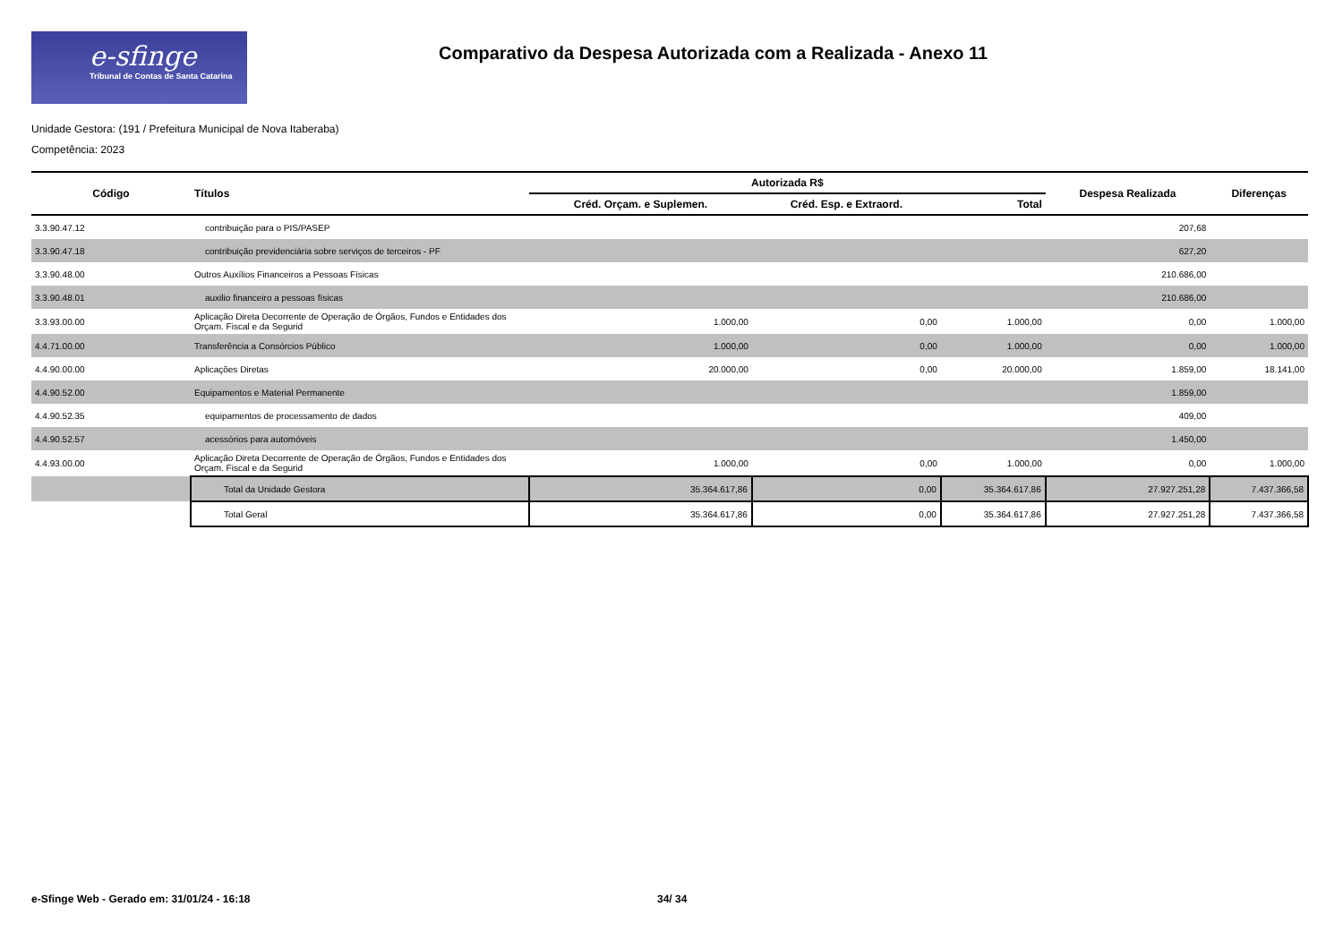e-sfinge
Tribunal de Contas de Santa Catarina
Comparativo da Despesa Autorizada com a Realizada - Anexo 11
Unidade Gestora: (191 / Prefeitura Municipal de Nova Itaberaba)
Competência: 2023
| Código | Títulos | Autorizada R$ | | | Despesa Realizada | Diferenças |
| --- | --- | --- | --- | --- | --- | --- |
| | | Créd. Orçam. e Suplemen. | Créd. Esp. e Extraord. | Total | | |
| 3.3.90.47.12 | contribuição para o PIS/PASEP | | | | 207,68 | |
| 3.3.90.47.18 | contribuição previdenciária sobre serviços de terceiros - PF | | | | 627,20 | |
| 3.3.90.48.00 | Outros Auxílios Financeiros a Pessoas Físicas | | | | 210.686,00 | |
| 3.3.90.48.01 | auxilio financeiro a pessoas físicas | | | | 210.686,00 | |
| 3.3.93.00.00 | Aplicação Direta Decorrente de Operação de Órgãos, Fundos e Entidades dos Orçam. Fiscal e da Segurid | 1.000,00 | 0,00 | 1.000,00 | 0,00 | 1.000,00 |
| 4.4.71.00.00 | Transferência a Consórcios Público | 1.000,00 | 0,00 | 1.000,00 | 0,00 | 1.000,00 |
| 4.4.90.00.00 | Aplicações Diretas | 20.000,00 | 0,00 | 20.000,00 | 1.859,00 | 18.141,00 |
| 4.4.90.52.00 | Equipamentos e Material Permanente | | | | 1.859,00 | |
| 4.4.90.52.35 | equipamentos de processamento de dados | | | | 409,00 | |
| 4.4.90.52.57 | acessórios para automóveis | | | | 1.450,00 | |
| 4.4.93.00.00 | Aplicação Direta Decorrente de Operação de Órgãos, Fundos e Entidades dos Orçam. Fiscal e da Segurid | 1.000,00 | 0,00 | 1.000,00 | 0,00 | 1.000,00 |
| | Total da Unidade Gestora | 35.364.617,86 | 0,00 | 35.364.617,86 | 27.927.251,28 | 7.437.366,58 |
| | Total Geral | 35.364.617,86 | 0,00 | 35.364.617,86 | 27.927.251,28 | 7.437.366,58 |
e-Sfinge Web - Gerado em: 31/01/24 - 16:18
34/ 34